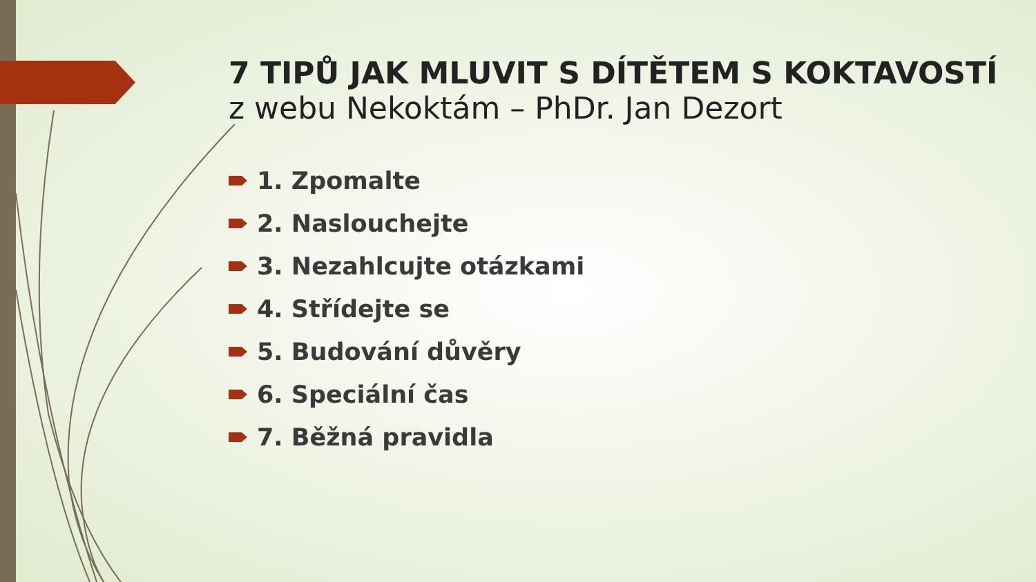7 TIPŮ JAK MLUVIT S DÍTĚTEM S KOKTAVOSTÍ
z webu Nekoktám – PhDr. Jan Dezort
1. Zpomalte
2. Naslouchejte
3. Nezahlcujte otázkami
4. Střídejte se
5. Budování důvěry
6. Speciální čas
7. Běžná pravidla